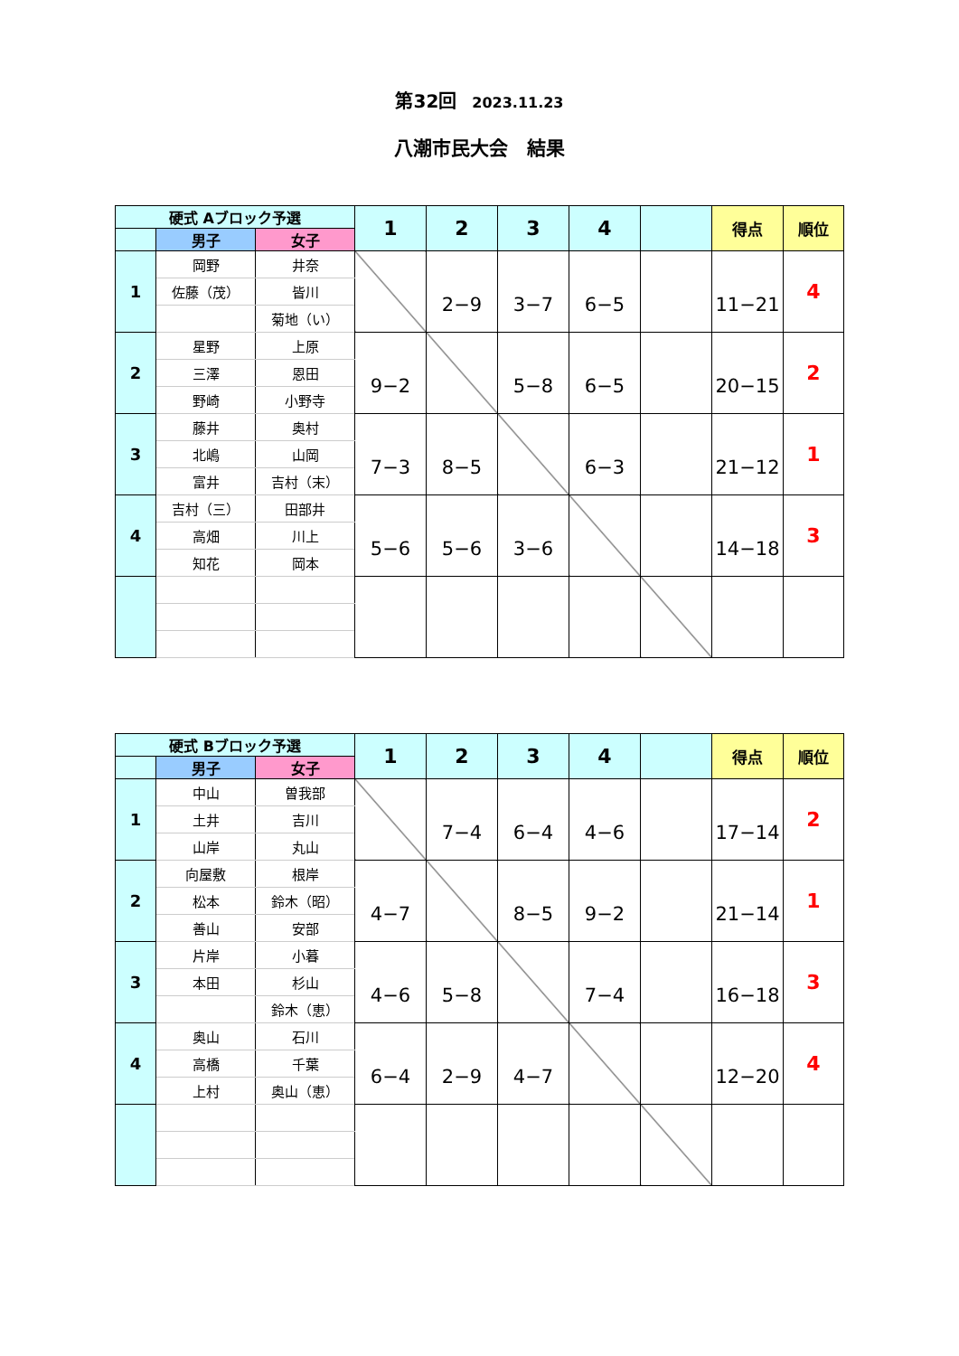第32回 2023.11.23
八潮市民大会　結果
| 硬式 Aブロック予選 | | | 1 | 2 | 3 | 4 | | 得点 | 順位 |
| --- | --- | --- | --- | --- | --- | --- | --- | --- | --- |
| | 男子 | 女子 | | | | | | | |
| 1 | 岡野 | 井奈 | | 2−9 | 3−7 | 6−5 | | 11−21 | 4 |
| | 佐藤（茂） | 皆川 | | | | | | | |
| | | 菊地（い） | | | | | | | |
| 2 | 星野 | 上原 | 9−2 | | 5−8 | 6−5 | | 20−15 | 2 |
| | 三澤 | 恩田 | | | | | | | |
| | 野崎 | 小野寺 | | | | | | | |
| 3 | 藤井 | 奥村 | 7−3 | 8−5 | | 6−3 | | 21−12 | 1 |
| | 北嶋 | 山岡 | | | | | | | |
| | 富井 | 吉村（末） | | | | | | | |
| 4 | 吉村（三） | 田部井 | 5−6 | 5−6 | 3−6 | | | 14−18 | 3 |
| | 高畑 | 川上 | | | | | | | |
| | 知花 | 岡本 | | | | | | | |
| 硬式 Bブロック予選 | | | 1 | 2 | 3 | 4 | | 得点 | 順位 |
| --- | --- | --- | --- | --- | --- | --- | --- | --- | --- |
| | 男子 | 女子 | | | | | | | |
| 1 | 中山 | 曽我部 | | 7−4 | 6−4 | 4−6 | | 17−14 | 2 |
| | 土井 | 吉川 | | | | | | | |
| | 山岸 | 丸山 | | | | | | | |
| 2 | 向屋敷 | 根岸 | 4−7 | | 8−5 | 9−2 | | 21−14 | 1 |
| | 松本 | 鈴木（昭） | | | | | | | |
| | 善山 | 安部 | | | | | | | |
| 3 | 片岸 | 小暮 | 4−6 | 5−8 | | 7−4 | | 16−18 | 3 |
| | 本田 | 杉山 | | | | | | | |
| | | 鈴木（恵） | | | | | | | |
| 4 | 奥山 | 石川 | 6−4 | 2−9 | 4−7 | | | 12−20 | 4 |
| | 高橋 | 千葉 | | | | | | | |
| | 上村 | 奥山（恵） | | | | | | | |